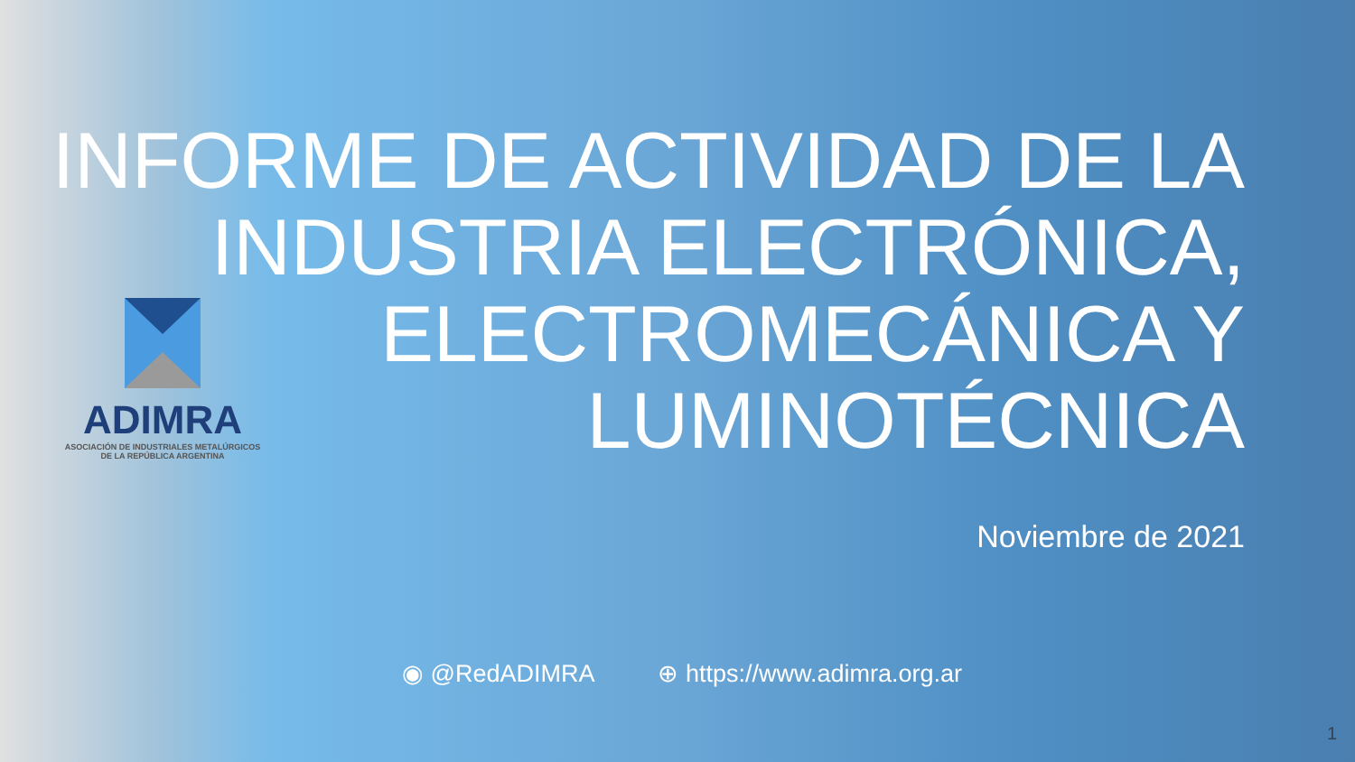ADIMRA
ASOCIACIÓN DE INDUSTRIALES METALÚRGICOS
DE LA REPÚBLICA ARGENTINA
INFORME DE ACTIVIDAD DE LA
INDUSTRIA ELECTRÓNICA,
ELECTROMECÁNICA Y
LUMINOTÉCNICA
Noviembre de 2021
◉ @RedADIMRA ⊕ https://www.adimra.org.ar
1